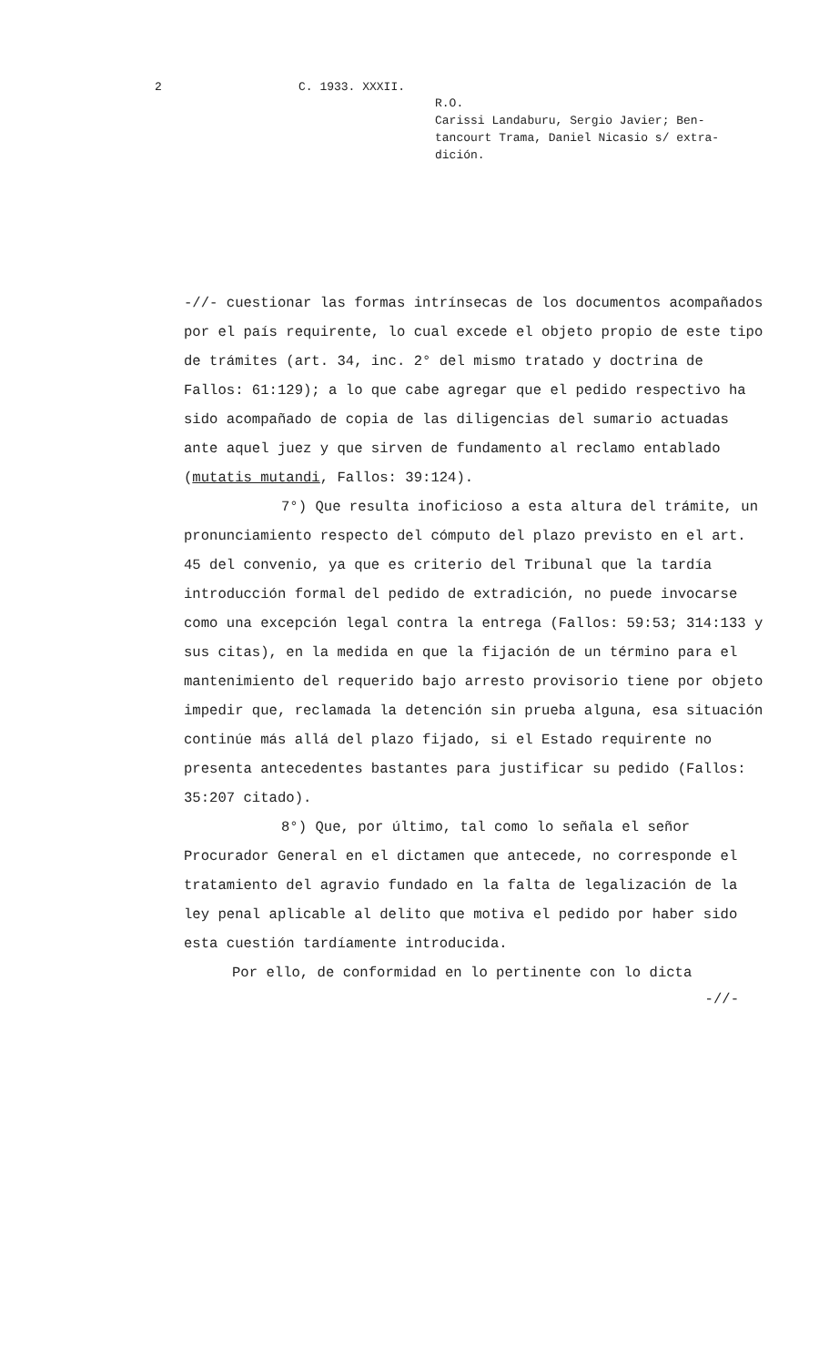2 C. 1933. XXXII.
R.O.
Carissi Landaburu, Sergio Javier; Ben-
tancourt Trama, Daniel Nicasio s/ extra-
dición.
-//- cuestionar las formas intrínsecas de los documentos acompañados por el país requirente, lo cual excede el objeto propio de este tipo de trámites (art. 34, inc. 2° del mismo tratado y doctrina de Fallos: 61:129); a lo que cabe agregar que el pedido respectivo ha sido acompañado de copia de las diligencias del sumario actuadas ante aquel juez y que sirven de fundamento al reclamo entablado (mutatis mutandi, Fallos: 39:124).
7°) Que resulta inoficioso a esta altura del trámite, un pronunciamiento respecto del cómputo del plazo previsto en el art. 45 del convenio, ya que es criterio del Tribunal que la tardía introducción formal del pedido de extradición, no puede invocarse como una excepción legal contra la entrega (Fallos: 59:53; 314:133 y sus citas), en la medida en que la fijación de un término para el mantenimiento del requerido bajo arresto provisorio tiene por objeto impedir que, reclamada la detención sin prueba alguna, esa situación continúe más allá del plazo fijado, si el Estado requirente no presenta antecedentes bastantes para justificar su pedido (Fallos: 35:207 citado).
8°) Que, por último, tal como lo señala el señor Procurador General en el dictamen que antecede, no corresponde el tratamiento del agravio fundado en la falta de legalización de la ley penal aplicable al delito que motiva el pedido por haber sido esta cuestión tardíamente introducida.
Por ello, de conformidad en lo pertinente con lo dicta
-//-